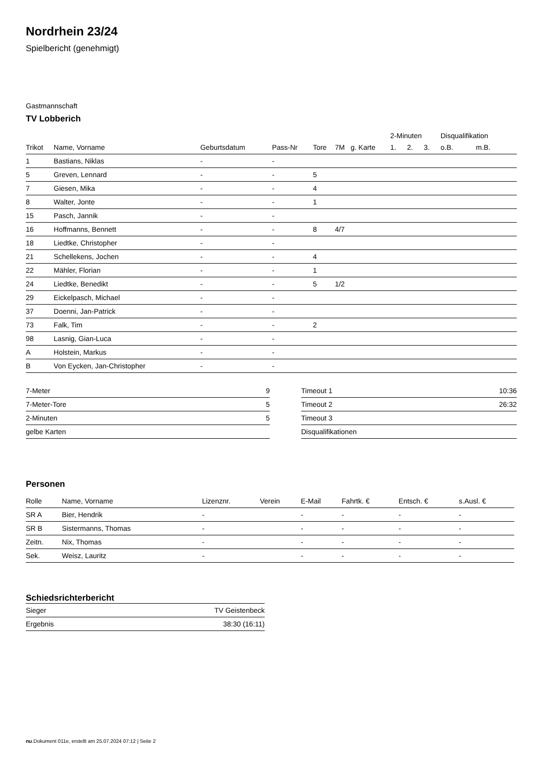Nordrhein 23/24
Spielbericht (genehmigt)
Gastmannschaft
TV Lobberich
| | | | | | | | 2-Minuten | | | Disqualifikation | |
| --- | --- | --- | --- | --- | --- | --- | --- | --- | --- | --- | --- |
| Trikot | Name, Vorname | Geburtsdatum | Pass-Nr | Tore | 7M | g. Karte | 1. | 2. | 3. | o.B. | m.B. |
| 1 | Bastians, Niklas | - | - | | | | | | | | |
| 5 | Greven, Lennard | - | - | 5 | | | | | | | |
| 7 | Giesen, Mika | - | - | 4 | | | | | | | |
| 8 | Walter, Jonte | - | - | 1 | | | | | | | |
| 15 | Pasch, Jannik | - | - | | | | | | | | |
| 16 | Hoffmanns, Bennett | - | - | 8 | 4/7 | | | | | | |
| 18 | Liedtke, Christopher | - | - | | | | | | | | |
| 21 | Schellekens, Jochen | - | - | 4 | | | | | | | |
| 22 | Mähler, Florian | - | - | 1 | | | | | | | |
| 24 | Liedtke, Benedikt | - | - | 5 | 1/2 | | | | | | |
| 29 | Eickelpasch, Michael | - | - | | | | | | | | |
| 37 | Doenni, Jan-Patrick | - | - | | | | | | | | |
| 73 | Falk, Tim | - | - | 2 | | | | | | | |
| 98 | Lasnig, Gian-Luca | - | - | | | | | | | | |
| A | Holstein, Markus | - | - | | | | | | | | |
| B | Von Eycken, Jan-Christopher | - | - | | | | | | | | |
| 7-Meter | 9 |
| 7-Meter-Tore | 5 |
| 2-Minuten | 5 |
| gelbe Karten | |
| Timeout 1 | 10:36 |
| Timeout 2 | 26:32 |
| Timeout 3 | |
| Disqualifikationen | |
Personen
| Rolle | Name, Vorname | Lizenznr. | Verein | E-Mail | Fahrtk. € | Entsch. € | s.Ausl. € |
| --- | --- | --- | --- | --- | --- | --- | --- |
| SR A | Bier, Hendrik | - | | - | - | - | - |
| SR B | Sistermanns, Thomas | - | | - | - | - | - |
| Zeitn. | Nix, Thomas | - | | - | - | - | - |
| Sek. | Weisz, Lauritz | - | | - | - | - | - |
Schiedsrichterbericht
| Sieger | TV Geistenbeck |
| Ergebnis | 38:30 (16:11) |
nu.Dokument 011e, erstellt am 25.07.2024 07:12 | Seite 2